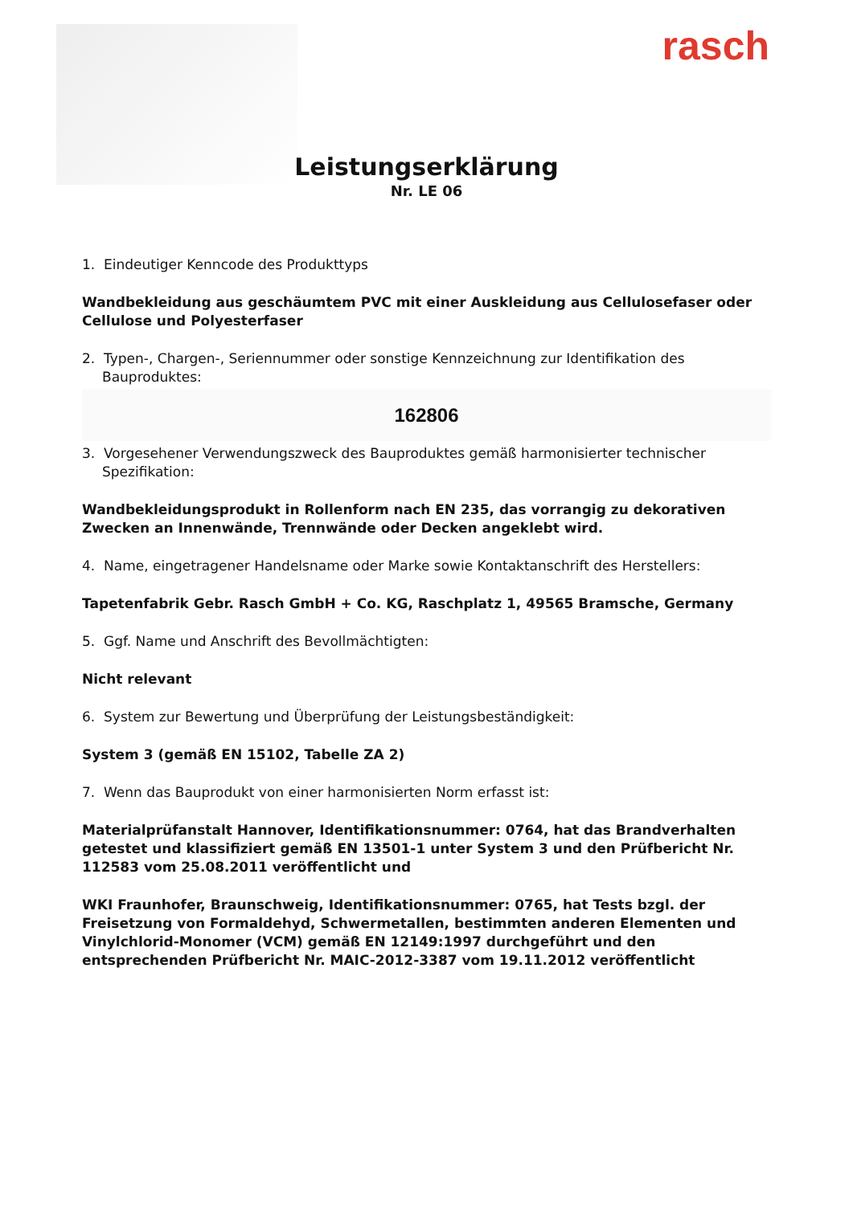rasch
Leistungserklärung
Nr. LE 06
1. Eindeutiger Kenncode des Produkttyps
Wandbekleidung aus geschäumtem PVC mit einer Auskleidung aus Cellulosefaser oder Cellulose und Polyesterfaser
2. Typen-, Chargen-, Seriennummer oder sonstige Kennzeichnung zur Identifikation des Bauproduktes:
162806
3. Vorgesehener Verwendungszweck des Bauproduktes gemäß harmonisierter technischer Spezifikation:
Wandbekleidungsprodukt in Rollenform nach EN 235, das vorrangig zu dekorativen Zwecken an Innenwände, Trennwände oder Decken angeklebt wird.
4. Name, eingetragener Handelsname oder Marke sowie Kontaktanschrift des Herstellers:
Tapetenfabrik Gebr. Rasch GmbH + Co. KG, Raschplatz 1, 49565 Bramsche, Germany
5. Ggf. Name und Anschrift des Bevollmächtigten:
Nicht relevant
6. System zur Bewertung und Überprüfung der Leistungsbeständigkeit:
System 3 (gemäß EN 15102, Tabelle ZA 2)
7. Wenn das Bauprodukt von einer harmonisierten Norm erfasst ist:
Materialprüfanstalt Hannover, Identifikationsnummer: 0764, hat das Brandverhalten getestet und klassifiziert gemäß EN 13501-1 unter System 3 und den Prüfbericht Nr. 112583 vom 25.08.2011 veröffentlicht und
WKI Fraunhofer, Braunschweig, Identifikationsnummer: 0765, hat Tests bzgl. der Freisetzung von Formaldehyd, Schwermetallen, bestimmten anderen Elementen und Vinylchlorid-Monomer (VCM) gemäß EN 12149:1997 durchgeführt und den entsprechenden Prüfbericht Nr. MAIC-2012-3387 vom 19.11.2012 veröffentlicht